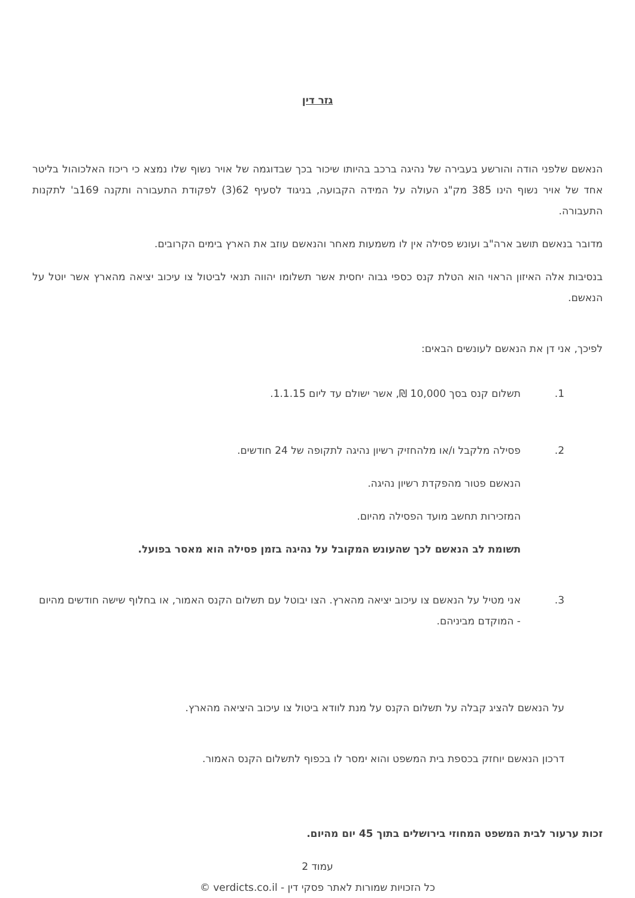גזר דין
הנאשם שלפני הודה והורשע בעבירה של נהיגה ברכב בהיותו שיכור בכך שבדוגמה של אויר נשוף שלו נמצא כי ריכוז האלכוהול בליטר אחד של אויר נשוף הינו 385 מק"ג העולה על המידה הקבועה, בניגוד לסעיף 62(3) לפקודת התעבורה ותקנה 169ב' לתקנות התעבורה.
מדובר בנאשם תושב ארה"ב ועונש פסילה אין לו משמעות מאחר והנאשם עוזב את הארץ בימים הקרובים.
בנסיבות אלה האיזון הראוי הוא הטלת קנס כספי גבוה יחסית אשר תשלומו יהווה תנאי לביטול צו עיכוב יציאה מהארץ אשר יוטל על הנאשם.
לפיכך, אני דן את הנאשם לעונשים הבאים:
1. תשלום קנס בסך 10,000 ₪, אשר ישולם עד ליום 1.1.15.
2. פסילה מלקבל ו/או מלהחזיק רשיון נהיגה לתקופה של 24 חודשים.
הנאשם פטור מהפקדת רשיון נהיגה.
המזכירות תחשב מועד הפסילה מהיום.
תשומת לב הנאשם לכך שהעונש המקובל על נהיגה בזמן פסילה הוא מאסר בפועל.
3. אני מטיל על הנאשם צו עיכוב יציאה מהארץ. הצו יבוטל עם תשלום הקנס האמור, או בחלוף שישה חודשים מהיום - המוקדם מביניהם.
על הנאשם להציג קבלה על תשלום הקנס על מנת לוודא ביטול צו עיכוב היציאה מהארץ.
דרכון הנאשם יוחזק בכספת בית המשפט והוא ימסר לו בכפוף לתשלום הקנס האמור.
זכות ערעור לבית המשפט המחוזי בירושלים בתוך 45 יום מהיום.
עמוד 2
כל הזכויות שמורות לאתר פסקי דין - verdicts.co.il ©